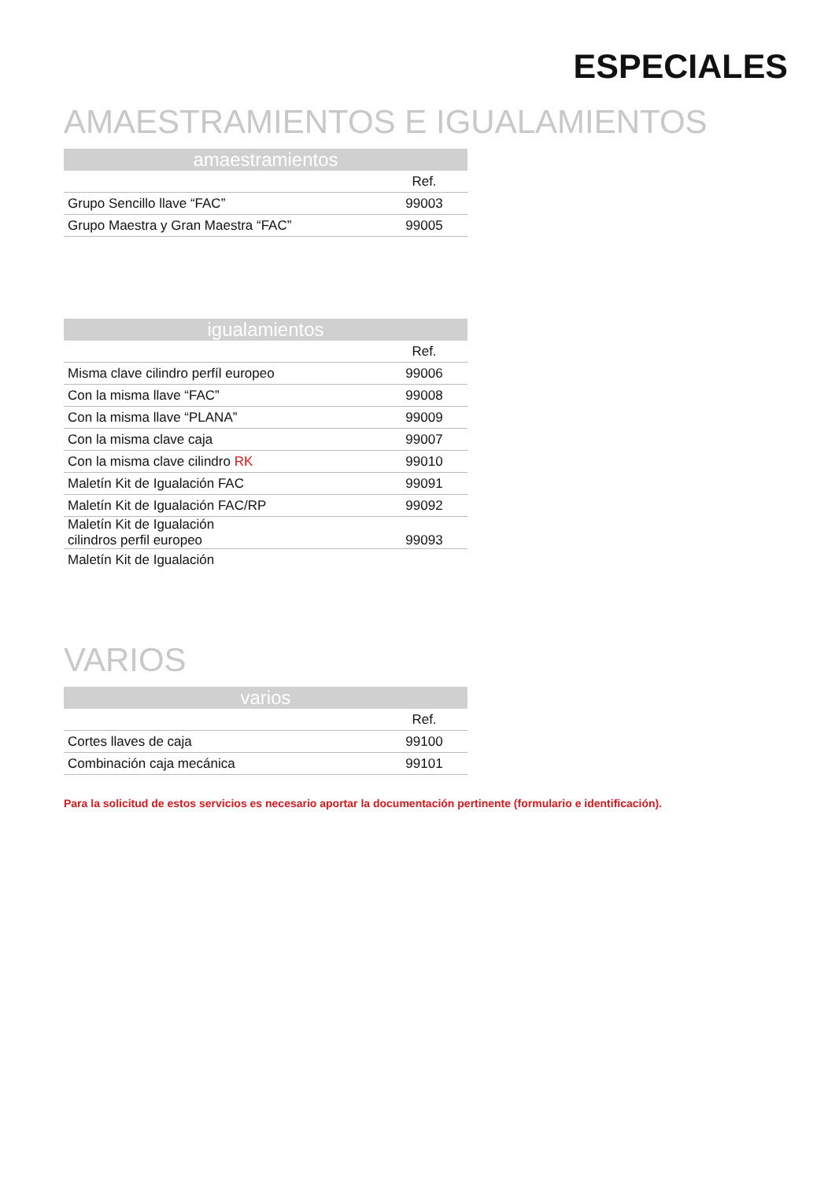ESPECIALES
AMAESTRAMIENTOS E IGUALAMIENTOS
| amaestramientos | |
| --- | --- |
| | Ref. |
| Grupo Sencillo llave “FAC” | 99003 |
| Grupo Maestra y Gran Maestra “FAC” | 99005 |
| igualamientos | |
| --- | --- |
| | Ref. |
| Misma clave cilindro perfíl europeo | 99006 |
| Con la misma llave “FAC” | 99008 |
| Con la misma llave “PLANA” | 99009 |
| Con la misma clave caja | 99007 |
| Con la misma clave cilindro RK | 99010 |
| Maletín Kit de Igualación FAC | 99091 |
| Maletín Kit de Igualación FAC/RP | 99092 |
| Maletín Kit de Igualación cilindros perfil europeo | 99093 |
| Maletín Kit de Igualación | |
VARIOS
| varios | |
| --- | --- |
| | Ref. |
| Cortes llaves de caja | 99100 |
| Combinación caja mecánica | 99101 |
Para la solicitud de estos servicios es necesario aportar la documentación pertinente (formulario e identificación).